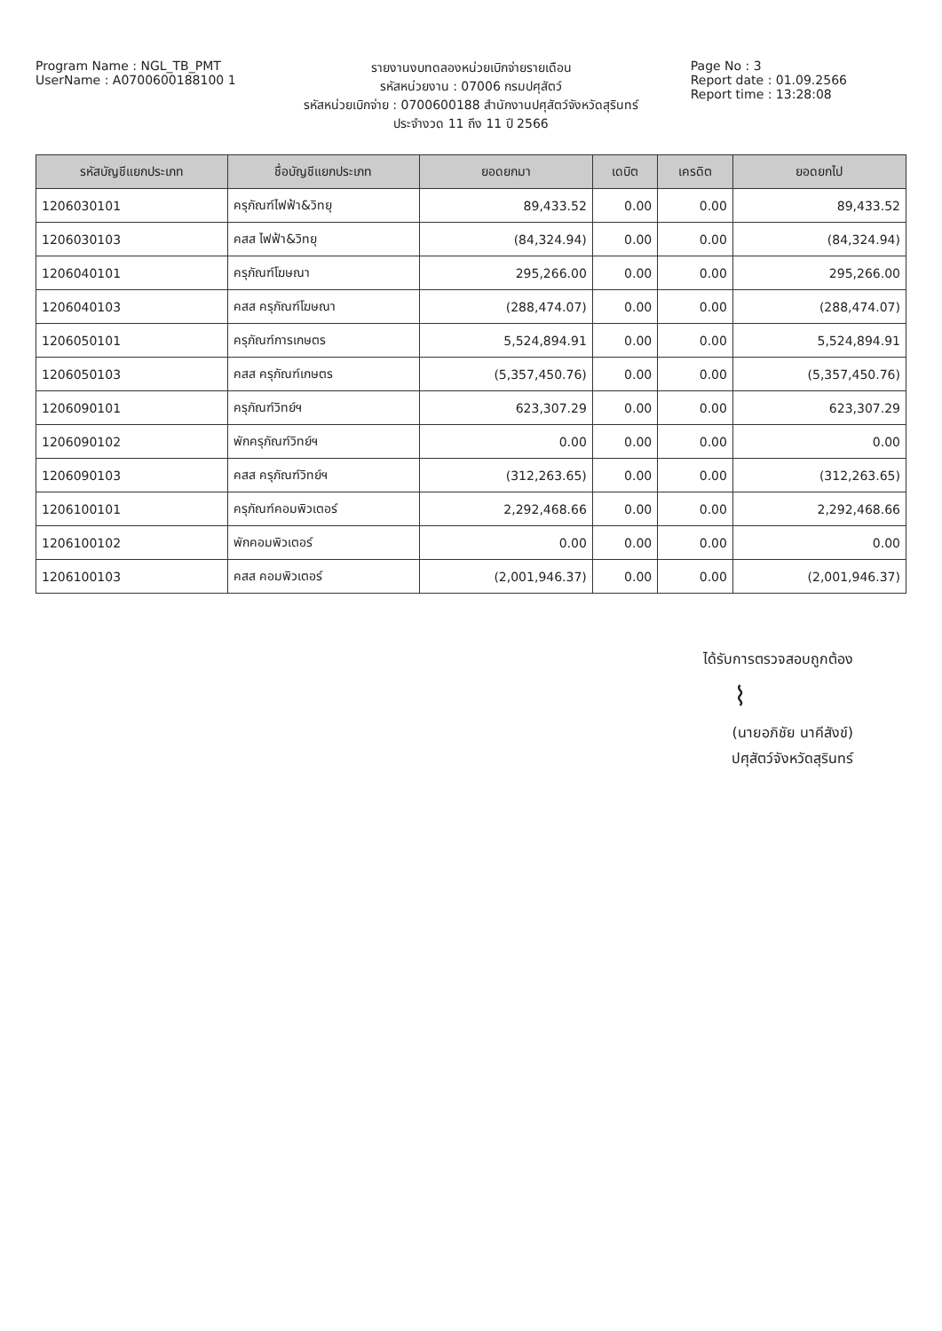Program Name : NGL_TB_PMT
UserName : A0700600188100 1
รายงานงบทดลองหน่วยเบิกจ่ายรายเดือน
รหัสหน่วยงาน : 07006 กรมปศุสัตว์
รหัสหน่วยเบิกจ่าย : 0700600188 สำนักงานปศุสัตว์จังหวัดสุรินทร์
ประจำงวด 11 ถึง 11 ปี 2566
Page No : 3
Report date : 01.09.2566
Report time : 13:28:08
| รหัสบัญชีแยกประเภท | ชื่อบัญชีแยกประเภท | ยอดยกมา | เดบิต | เครดิต | ยอดยกไป |
| --- | --- | --- | --- | --- | --- |
| 1206030101 | ครุภัณฑ์ไฟฟ้า&วิทยุ | 89,433.52 | 0.00 | 0.00 | 89,433.52 |
| 1206030103 | คสส ไฟฟ้า&วิทยุ | (84,324.94) | 0.00 | 0.00 | (84,324.94) |
| 1206040101 | ครุภัณฑ์โฆษณา | 295,266.00 | 0.00 | 0.00 | 295,266.00 |
| 1206040103 | คสส ครุภัณฑ์โฆษณา | (288,474.07) | 0.00 | 0.00 | (288,474.07) |
| 1206050101 | ครุภัณฑ์การเกษตร | 5,524,894.91 | 0.00 | 0.00 | 5,524,894.91 |
| 1206050103 | คสส ครุภัณฑ์เกษตร | (5,357,450.76) | 0.00 | 0.00 | (5,357,450.76) |
| 1206090101 | ครุภัณฑ์วิทย์ฯ | 623,307.29 | 0.00 | 0.00 | 623,307.29 |
| 1206090102 | พักครุภัณฑ์วิทย์ฯ | 0.00 | 0.00 | 0.00 | 0.00 |
| 1206090103 | คสส ครุภัณฑ์วิทย์ฯ | (312,263.65) | 0.00 | 0.00 | (312,263.65) |
| 1206100101 | ครุภัณฑ์คอมพิวเตอร์ | 2,292,468.66 | 0.00 | 0.00 | 2,292,468.66 |
| 1206100102 | พักคอมพิวเตอร์ | 0.00 | 0.00 | 0.00 | 0.00 |
| 1206100103 | คสส คอมพิวเตอร์ | (2,001,946.37) | 0.00 | 0.00 | (2,001,946.37) |
ได้รับการตรวจสอบถูกต้อง
⌇
(นายอภิชัย นาคีสังข์)
ปศุสัตว์จังหวัดสุรินทร์